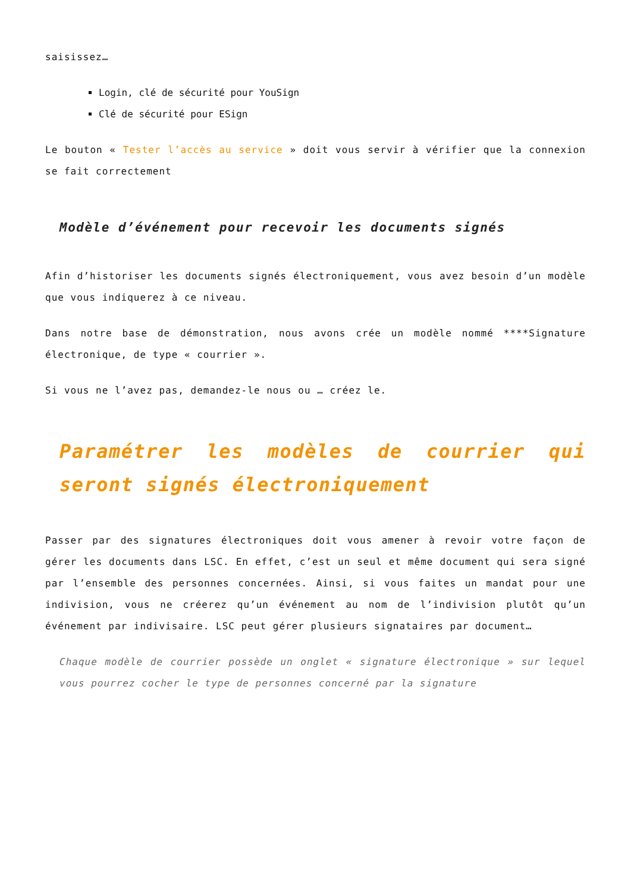saisissez…
Login, clé de sécurité pour YouSign
Clé de sécurité pour ESign
Le bouton « Tester l’accès au service » doit vous servir à vérifier que la connexion se fait correctement
Modèle d’événement pour recevoir les documents signés
Afin d’historiser les documents signés électroniquement, vous avez besoin d’un modèle que vous indiquerez à ce niveau.
Dans notre base de démonstration, nous avons crée un modèle nommé ****Signature électronique, de type « courrier ».
Si vous ne l’avez pas, demandez-le nous ou … créez le.
Paramétrer les modèles de courrier qui seront signés électroniquement
Passer par des signatures électroniques doit vous amener à revoir votre façon de gérer les documents dans LSC. En effet, c’est un seul et même document qui sera signé par l’ensemble des personnes concernées. Ainsi, si vous faites un mandat pour une indivision, vous ne créerez qu’un événement au nom de l’indivision plutôt qu’un événement par indivisaire. LSC peut gérer plusieurs signataires par document…
Chaque modèle de courrier possède un onglet « signature électronique » sur lequel vous pourrez cocher le type de personnes concerné par la signature